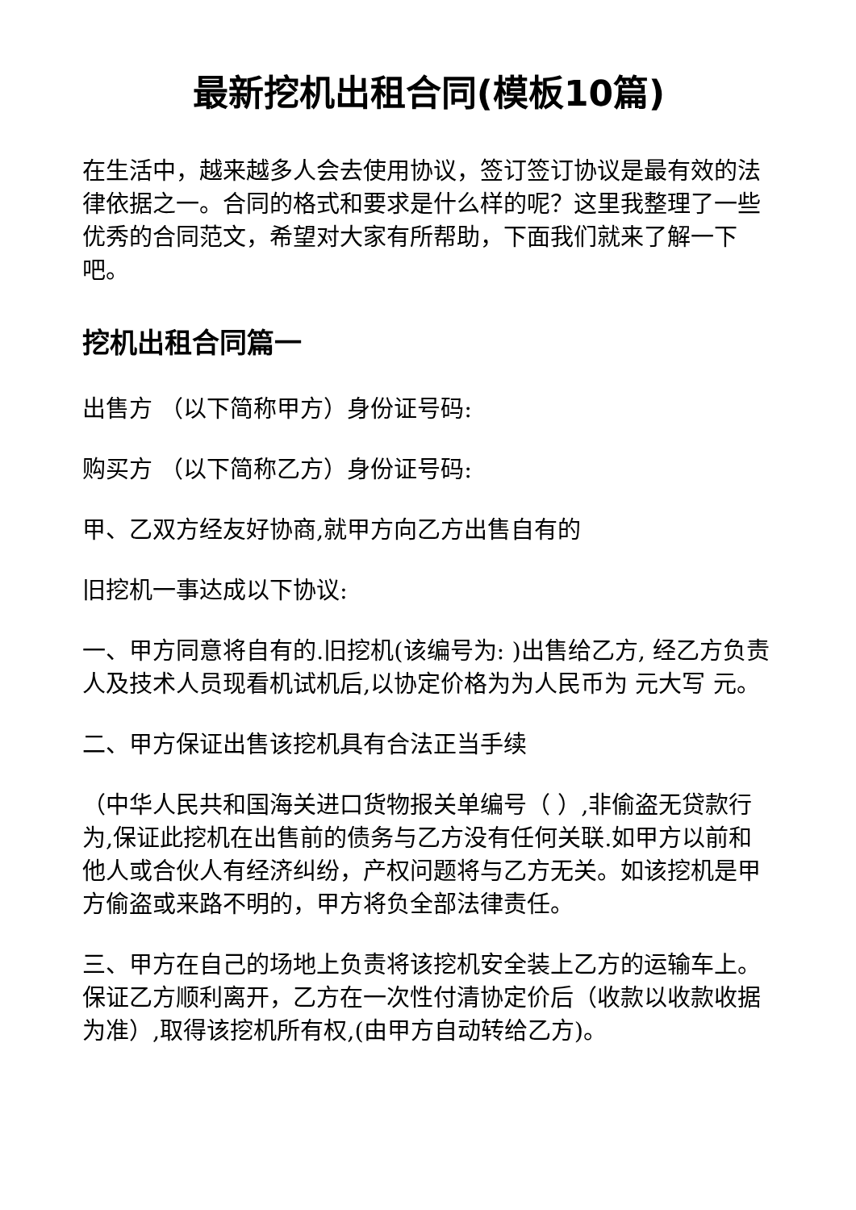最新挖机出租合同(模板10篇)
在生活中，越来越多人会去使用协议，签订签订协议是最有效的法律依据之一。合同的格式和要求是什么样的呢？这里我整理了一些优秀的合同范文，希望对大家有所帮助，下面我们就来了解一下吧。
挖机出租合同篇一
出售方 （以下简称甲方）身份证号码:
购买方 （以下简称乙方）身份证号码:
甲、乙双方经友好协商,就甲方向乙方出售自有的
旧挖机一事达成以下协议:
一、甲方同意将自有的.旧挖机(该编号为: )出售给乙方, 经乙方负责人及技术人员现看机试机后,以协定价格为为人民币为 元大写 元。
二、甲方保证出售该挖机具有合法正当手续
（中华人民共和国海关进口货物报关单编号（ ）,非偷盗无贷款行为,保证此挖机在出售前的债务与乙方没有任何关联.如甲方以前和他人或合伙人有经济纠纷，产权问题将与乙方无关。如该挖机是甲方偷盗或来路不明的，甲方将负全部法律责任。
三、甲方在自己的场地上负责将该挖机安全装上乙方的运输车上。保证乙方顺利离开，乙方在一次性付清协定价后（收款以收款收据为准）,取得该挖机所有权,(由甲方自动转给乙方)。